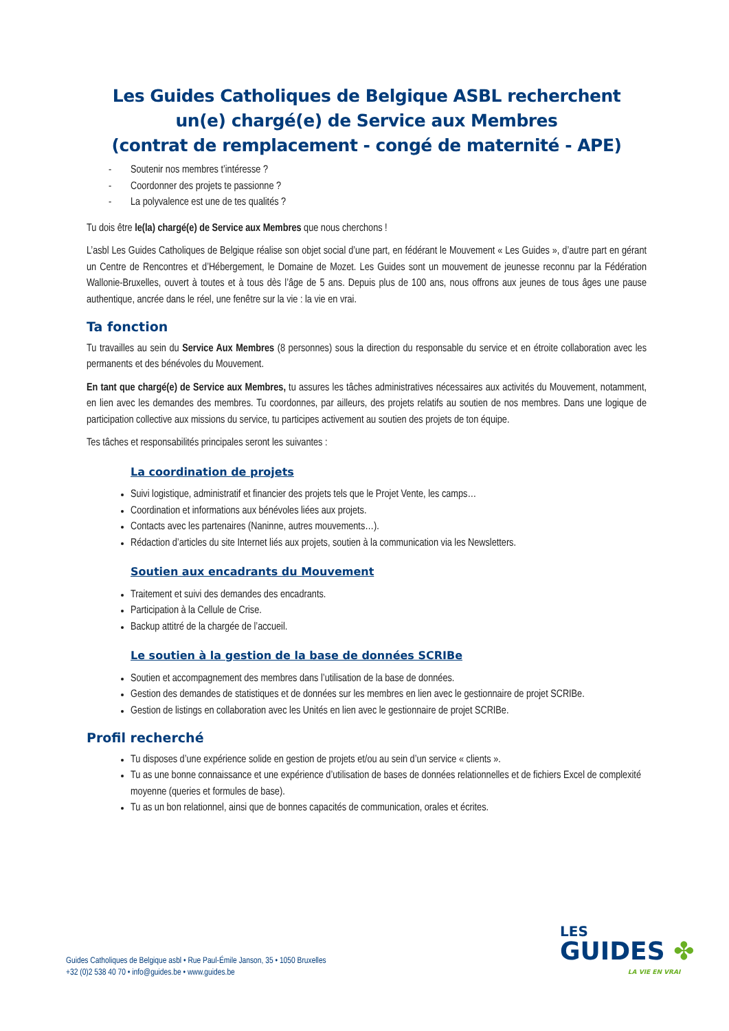Les Guides Catholiques de Belgique ASBL recherchent
un(e) chargé(e) de Service aux Membres
(contrat de remplacement - congé de maternité - APE)
- Soutenir nos membres t’intéresse ?
- Coordonner des projets te passionne ?
- La polyvalence est une de tes qualités ?
Tu dois être le(la) chargé(e) de Service aux Membres que nous cherchons !
L’asbl Les Guides Catholiques de Belgique réalise son objet social d’une part, en fédérant le Mouvement « Les Guides », d’autre part en gérant un Centre de Rencontres et d’Hébergement, le Domaine de Mozet. Les Guides sont un mouvement de jeunesse reconnu par la Fédération Wallonie-Bruxelles, ouvert à toutes et à tous dès l’âge de 5 ans. Depuis plus de 100 ans, nous offrons aux jeunes de tous âges une pause authentique, ancrée dans le réel, une fenêtre sur la vie : la vie en vrai.
Ta fonction
Tu travailles au sein du Service Aux Membres (8 personnes) sous la direction du responsable du service et en étroite collaboration avec les permanents et des bénévoles du Mouvement.
En tant que chargé(e) de Service aux Membres, tu assures les tâches administratives nécessaires aux activités du Mouvement, notamment, en lien avec les demandes des membres. Tu coordonnes, par ailleurs, des projets relatifs au soutien de nos membres. Dans une logique de participation collective aux missions du service, tu participes activement au soutien des projets de ton équipe.
Tes tâches et responsabilités principales seront les suivantes :
La coordination de projets
Suivi logistique, administratif et financier des projets tels que le Projet Vente, les camps…
Coordination et informations aux bénévoles liées aux projets.
Contacts avec les partenaires (Naninne, autres mouvements…).
Rédaction d’articles du site Internet liés aux projets, soutien à la communication via les Newsletters.
Soutien aux encadrants du Mouvement
Traitement et suivi des demandes des encadrants.
Participation à la Cellule de Crise.
Backup attitré de la chargée de l’accueil.
Le soutien à la gestion de la base de données SCRIBe
Soutien et accompagnement des membres dans l’utilisation de la base de données.
Gestion des demandes de statistiques et de données sur les membres en lien avec le gestionnaire de projet SCRIBe.
Gestion de listings en collaboration avec les Unités en lien avec le gestionnaire de projet SCRIBe.
Profil recherché
Tu disposes d’une expérience solide en gestion de projets et/ou au sein d’un service « clients ».
Tu as une bonne connaissance et une expérience d’utilisation de bases de données relationnelles et de fichiers Excel de complexité moyenne (queries et formules de base).
Tu as un bon relationnel, ainsi que de bonnes capacités de communication, orales et écrites.
Guides Catholiques de Belgique asbl • Rue Paul-Émile Janson, 35 • 1050 Bruxelles
+32 (0)2 538 40 70 • info@guides.be • www.guides.be
LES
GUIDES ✤
LA VIE EN VRAI